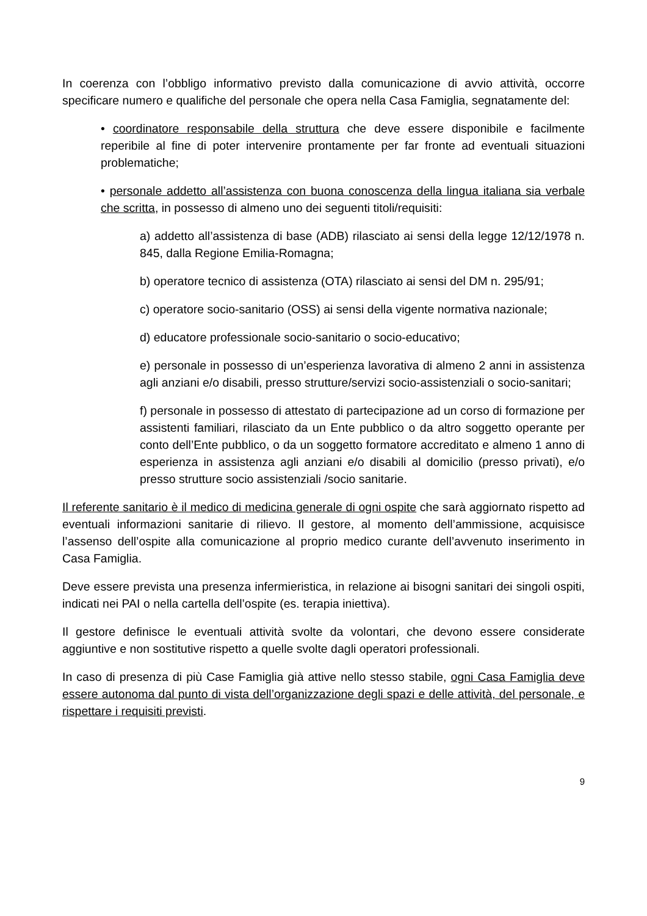In coerenza con l’obbligo informativo previsto dalla comunicazione di avvio attività, occorre specificare numero e qualifiche del personale che opera nella Casa Famiglia, segnatamente del:
• coordinatore responsabile della struttura che deve essere disponibile e facilmente reperibile al fine di poter intervenire prontamente per far fronte ad eventuali situazioni problematiche;
• personale addetto all’assistenza con buona conoscenza della lingua italiana sia verbale che scritta, in possesso di almeno uno dei seguenti titoli/requisiti:
a) addetto all’assistenza di base (ADB) rilasciato ai sensi della legge 12/12/1978 n. 845, dalla Regione Emilia-Romagna;
b) operatore tecnico di assistenza (OTA) rilasciato ai sensi del DM n. 295/91;
c) operatore socio-sanitario (OSS) ai sensi della vigente normativa nazionale;
d) educatore professionale socio-sanitario o socio-educativo;
e) personale in possesso di un’esperienza lavorativa di almeno 2 anni in assistenza agli anziani e/o disabili, presso strutture/servizi socio-assistenziali o socio-sanitari;
f) personale in possesso di attestato di partecipazione ad un corso di formazione per assistenti familiari, rilasciato da un Ente pubblico o da altro soggetto operante per conto dell’Ente pubblico, o da un soggetto formatore accreditato e almeno 1 anno di esperienza in assistenza agli anziani e/o disabili al domicilio (presso privati), e/o presso strutture socio assistenziali /socio sanitarie.
Il referente sanitario è il medico di medicina generale di ogni ospite che sarà aggiornato rispetto ad eventuali informazioni sanitarie di rilievo. Il gestore, al momento dell’ammissione, acquisisce l’assenso dell’ospite alla comunicazione al proprio medico curante dell’avvenuto inserimento in Casa Famiglia.
Deve essere prevista una presenza infermieristica, in relazione ai bisogni sanitari dei singoli ospiti, indicati nei PAI o nella cartella dell’ospite (es. terapia iniettiva).
Il gestore definisce le eventuali attività svolte da volontari, che devono essere considerate aggiuntive e non sostitutive rispetto a quelle svolte dagli operatori professionali.
In caso di presenza di più Case Famiglia già attive nello stesso stabile, ogni Casa Famiglia deve essere autonoma dal punto di vista dell’organizzazione degli spazi e delle attività, del personale, e rispettare i requisiti previsti.
9